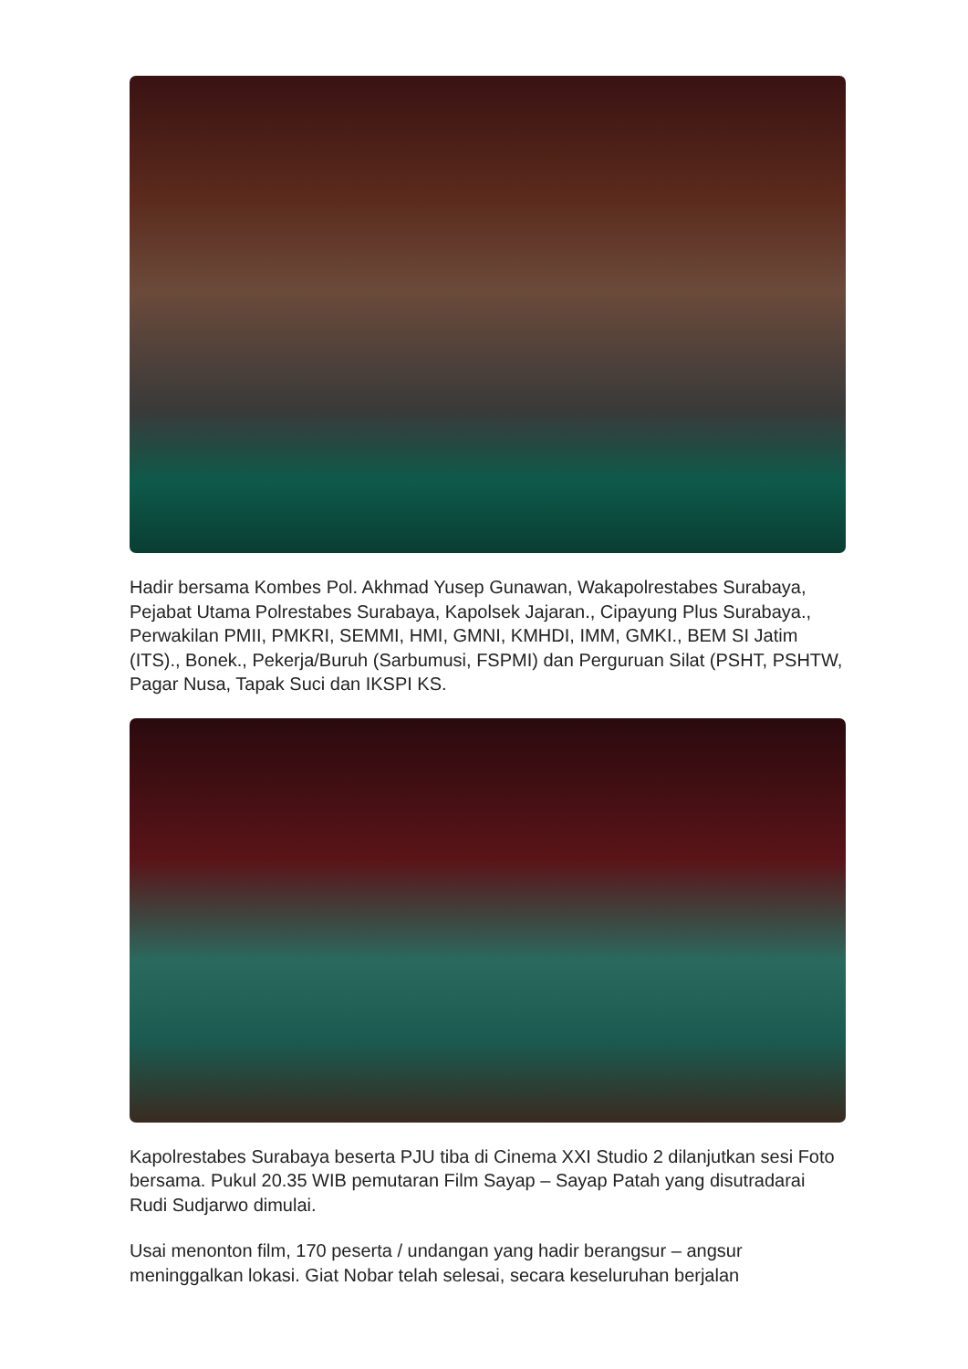Hadir bersama Kombes Pol. Akhmad Yusep Gunawan, Wakapolrestabes Surabaya, Pejabat Utama Polrestabes Surabaya, Kapolsek Jajaran., Cipayung Plus Surabaya., Perwakilan PMII, PMKRI, SEMMI, HMI, GMNI, KMHDI, IMM, GMKI., BEM SI Jatim (ITS)., Bonek., Pekerja/Buruh (Sarbumusi, FSPMI) dan Perguruan Silat (PSHT, PSHTW, Pagar Nusa, Tapak Suci dan IKSPI KS.
Kapolrestabes Surabaya beserta PJU tiba di Cinema XXI Studio 2 dilanjutkan sesi Foto bersama. Pukul 20.35 WIB pemutaran Film Sayap – Sayap Patah yang disutradarai Rudi Sudjarwo dimulai.
Usai menonton film, 170 peserta / undangan yang hadir berangsur – angsur meninggalkan lokasi. Giat Nobar telah selesai, secara keseluruhan berjalan